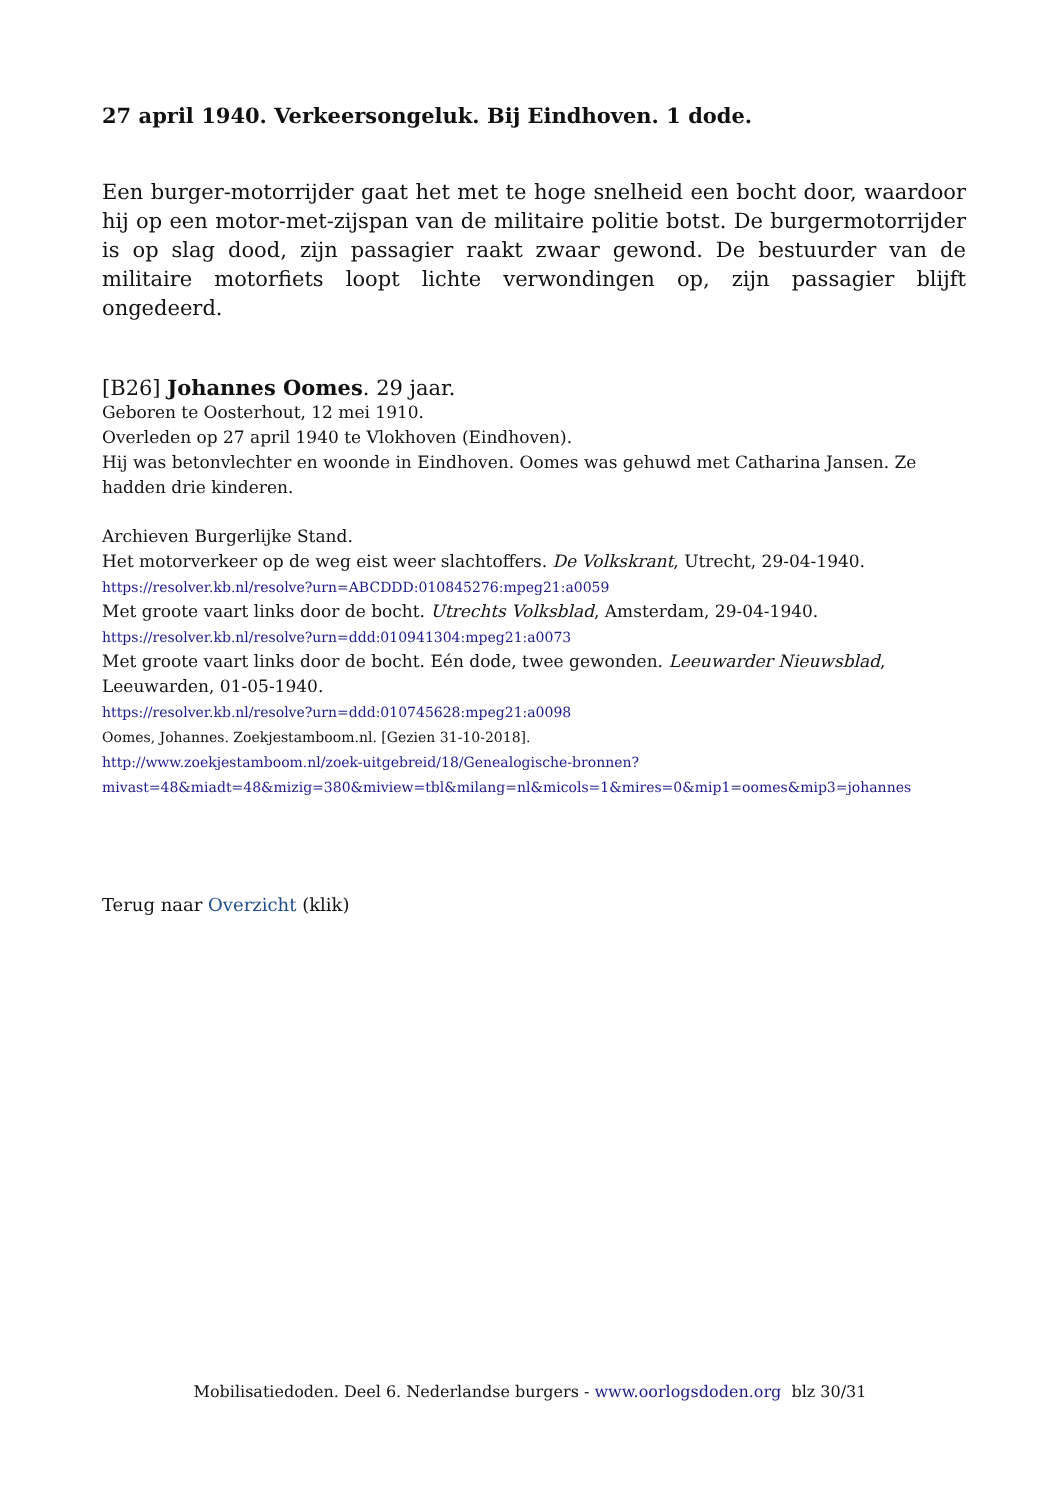27 april 1940. Verkeersongeluk. Bij Eindhoven. 1 dode.
Een burger-motorrijder gaat het met te hoge snelheid een bocht door, waardoor hij op een motor-met-zijspan van de militaire politie botst. De burgermotorrijder is op slag dood, zijn passagier raakt zwaar gewond. De bestuurder van de militaire motorfiets loopt lichte verwondingen op, zijn passagier blijft ongedeerd.
[B26] Johannes Oomes. 29 jaar.
Geboren te Oosterhout, 12 mei 1910.
Overleden op 27 april 1940 te Vlokhoven (Eindhoven).
Hij was betonvlechter en woonde in Eindhoven. Oomes was gehuwd met Catharina Jansen. Ze hadden drie kinderen.
Archieven Burgerlijke Stand.
Het motorverkeer op de weg eist weer slachtoffers. De Volkskrant, Utrecht, 29-04-1940.
https://resolver.kb.nl/resolve?urn=ABCDDD:010845276:mpeg21:a0059
Met groote vaart links door de bocht. Utrechts Volksblad, Amsterdam, 29-04-1940.
https://resolver.kb.nl/resolve?urn=ddd:010941304:mpeg21:a0073
Met groote vaart links door de bocht. Eén dode, twee gewonden. Leeuwarder Nieuwsblad, Leeuwarden, 01-05-1940.
https://resolver.kb.nl/resolve?urn=ddd:010745628:mpeg21:a0098
Oomes, Johannes. Zoekjestamboom.nl. [Gezien 31-10-2018].
http://www.zoekjestamboom.nl/zoek-uitgebreid/18/Genealogische-bronnen?
mivast=48&miadt=48&mizig=380&miview=tbl&milang=nl&micols=1&mires=0&mip1=oomes&mip3=johannes
Terug naar Overzicht (klik)
Mobilisatiedoden. Deel 6. Nederlandse burgers - www.oorlogsdoden.org blz 30/31